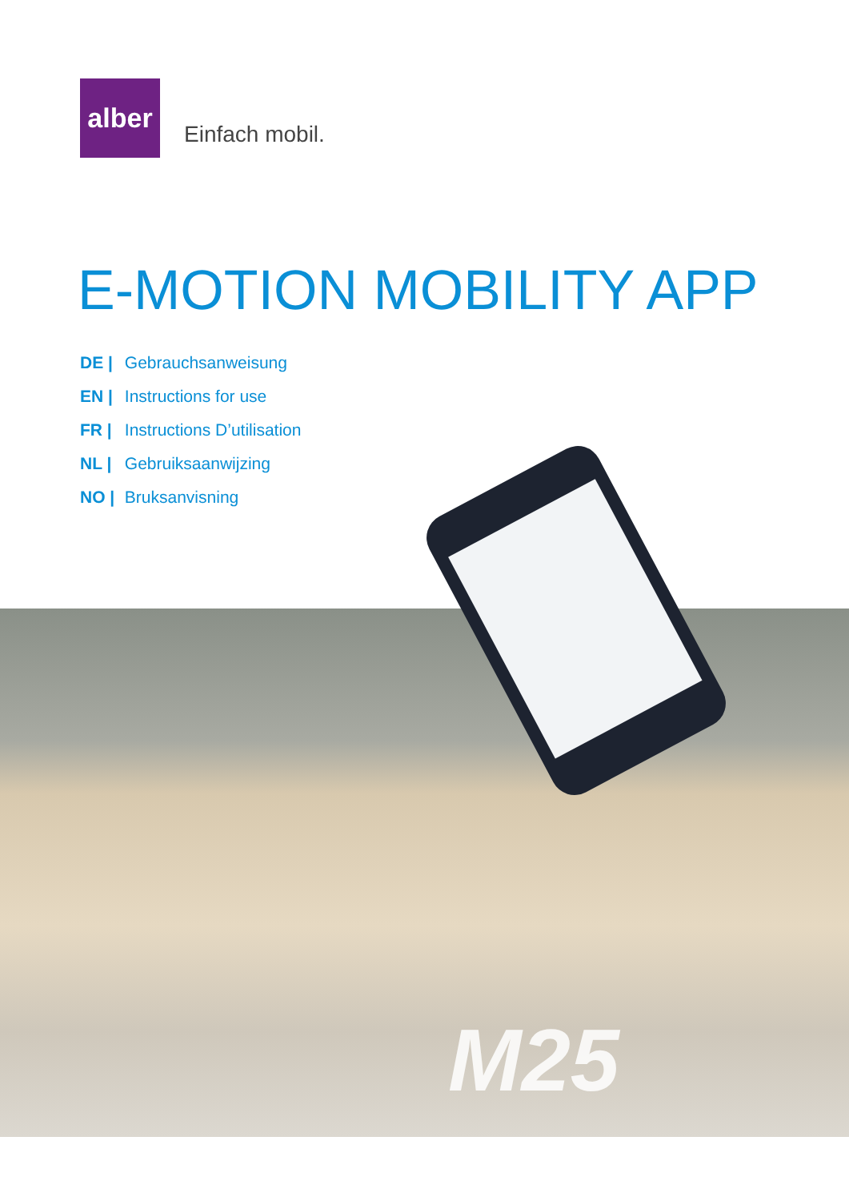alber
Einfach mobil.
E-MOTION MOBILITY APP
DE | Gebrauchsanweisung
EN | Instructions for use
FR | Instructions D’utilisation
NL | Gebruiksaanwijzing
NO | Bruksanvisning
M25